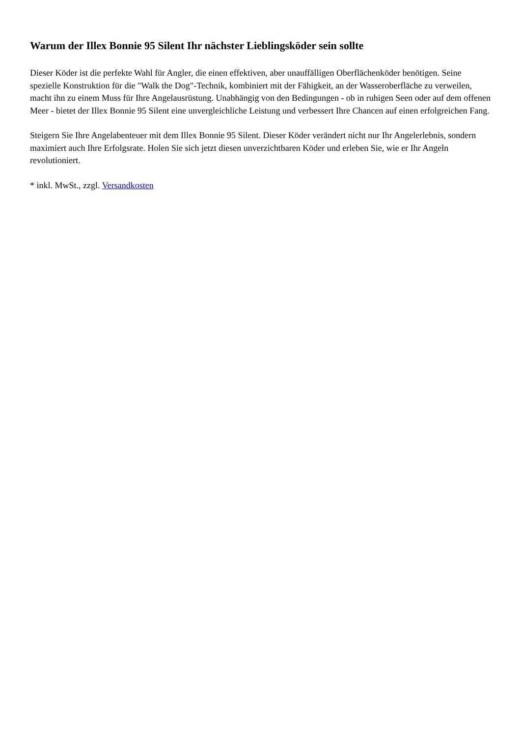Warum der Illex Bonnie 95 Silent Ihr nächster Lieblingsköder sein sollte
Dieser Köder ist die perfekte Wahl für Angler, die einen effektiven, aber unauffälligen Oberflächenköder benötigen. Seine spezielle Konstruktion für die "Walk the Dog"-Technik, kombiniert mit der Fähigkeit, an der Wasseroberfläche zu verweilen, macht ihn zu einem Muss für Ihre Angelausrüstung. Unabhängig von den Bedingungen - ob in ruhigen Seen oder auf dem offenen Meer - bietet der Illex Bonnie 95 Silent eine unvergleichliche Leistung und verbessert Ihre Chancen auf einen erfolgreichen Fang.
Steigern Sie Ihre Angelabenteuer mit dem Illex Bonnie 95 Silent. Dieser Köder verändert nicht nur Ihr Angelerlebnis, sondern maximiert auch Ihre Erfolgsrate. Holen Sie sich jetzt diesen unverzichtbaren Köder und erleben Sie, wie er Ihr Angeln revolutioniert.
* inkl. MwSt., zzgl. Versandkosten